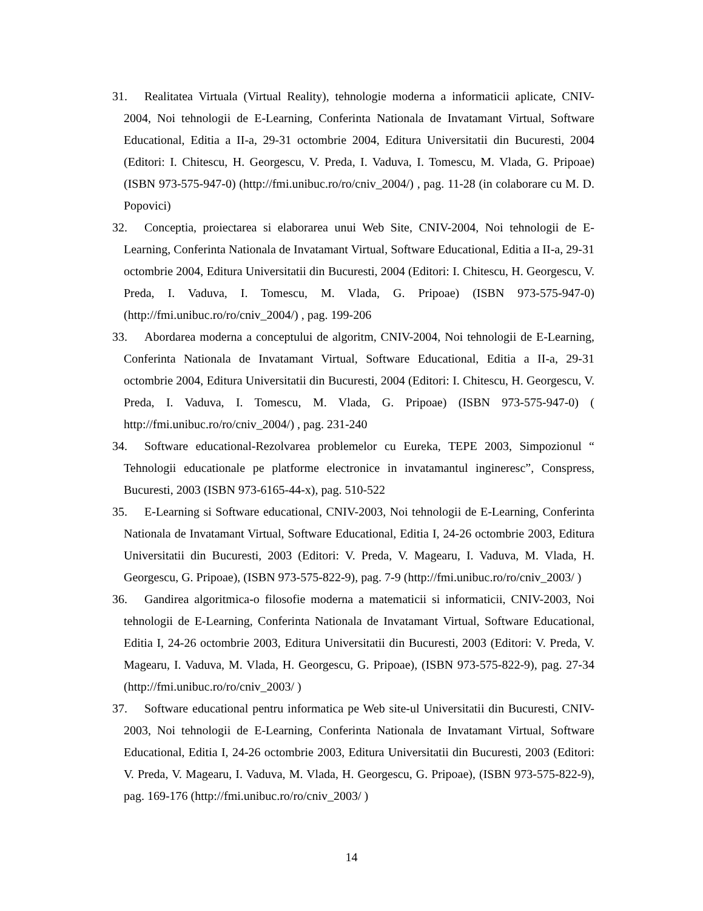31. Realitatea Virtuala (Virtual Reality), tehnologie moderna a informaticii aplicate, CNIV-2004, Noi tehnologii de E-Learning, Conferinta Nationala de Invatamant Virtual, Software Educational, Editia a II-a, 29-31 octombrie 2004, Editura Universitatii din Bucuresti, 2004 (Editori: I. Chitescu, H. Georgescu, V. Preda, I. Vaduva, I. Tomescu, M. Vlada, G. Pripoae) (ISBN 973-575-947-0) (http://fmi.unibuc.ro/ro/cniv_2004/) , pag. 11-28 (in colaborare cu M. D. Popovici)
32. Conceptia, proiectarea si elaborarea unui Web Site, CNIV-2004, Noi tehnologii de E-Learning, Conferinta Nationala de Invatamant Virtual, Software Educational, Editia a II-a, 29-31 octombrie 2004, Editura Universitatii din Bucuresti, 2004 (Editori: I. Chitescu, H. Georgescu, V. Preda, I. Vaduva, I. Tomescu, M. Vlada, G. Pripoae) (ISBN 973-575-947-0) (http://fmi.unibuc.ro/ro/cniv_2004/) , pag. 199-206
33. Abordarea moderna a conceptului de algoritm, CNIV-2004, Noi tehnologii de E-Learning, Conferinta Nationala de Invatamant Virtual, Software Educational, Editia a II-a, 29-31 octombrie 2004, Editura Universitatii din Bucuresti, 2004 (Editori: I. Chitescu, H. Georgescu, V. Preda, I. Vaduva, I. Tomescu, M. Vlada, G. Pripoae) (ISBN 973-575-947-0) ( http://fmi.unibuc.ro/ro/cniv_2004/) , pag. 231-240
34. Software educational-Rezolvarea problemelor cu Eureka, TEPE 2003, Simpozionul “ Tehnologii educationale pe platforme electronice in invatamantul ingineresc”, Conspress, Bucuresti, 2003 (ISBN 973-6165-44-x), pag. 510-522
35. E-Learning si Software educational, CNIV-2003, Noi tehnologii de E-Learning, Conferinta Nationala de Invatamant Virtual, Software Educational, Editia I, 24-26 octombrie 2003, Editura Universitatii din Bucuresti, 2003 (Editori: V. Preda, V. Magearu, I. Vaduva, M. Vlada, H. Georgescu, G. Pripoae), (ISBN 973-575-822-9), pag. 7-9 (http://fmi.unibuc.ro/ro/cniv_2003/ )
36. Gandirea algoritmica-o filosofie moderna a matematicii si informaticii, CNIV-2003, Noi tehnologii de E-Learning, Conferinta Nationala de Invatamant Virtual, Software Educational, Editia I, 24-26 octombrie 2003, Editura Universitatii din Bucuresti, 2003 (Editori: V. Preda, V. Magearu, I. Vaduva, M. Vlada, H. Georgescu, G. Pripoae), (ISBN 973-575-822-9), pag. 27-34 (http://fmi.unibuc.ro/ro/cniv_2003/ )
37. Software educational pentru informatica pe Web site-ul Universitatii din Bucuresti, CNIV-2003, Noi tehnologii de E-Learning, Conferinta Nationala de Invatamant Virtual, Software Educational, Editia I, 24-26 octombrie 2003, Editura Universitatii din Bucuresti, 2003 (Editori: V. Preda, V. Magearu, I. Vaduva, M. Vlada, H. Georgescu, G. Pripoae), (ISBN 973-575-822-9), pag. 169-176 (http://fmi.unibuc.ro/ro/cniv_2003/ )
14